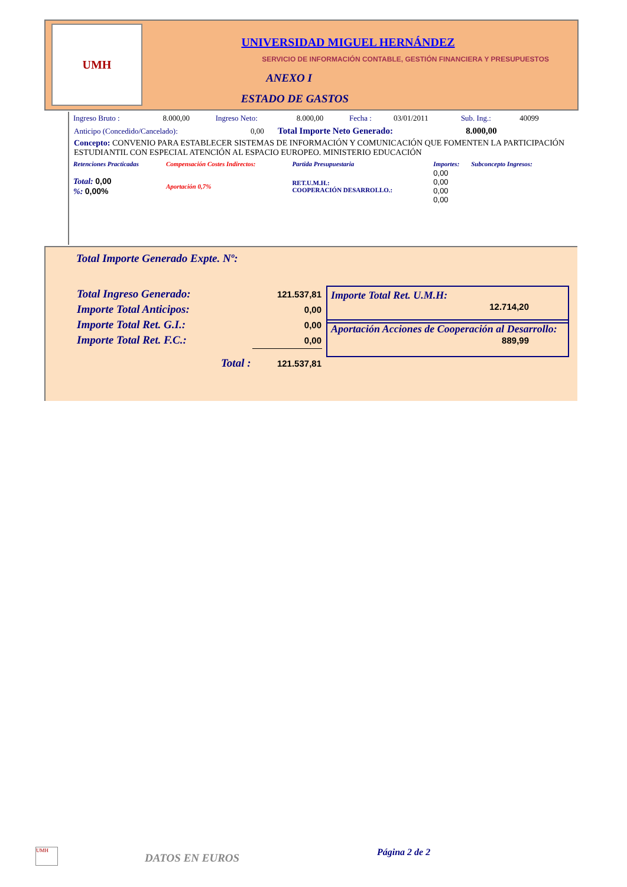UMH
UNIVERSIDAD MIGUEL HERNÁNDEZ
SERVICIO DE INFORMACIÓN CONTABLE, GESTIÓN FINANCIERA Y PRESUPUESTOS
ANEXO I
ESTADO DE GASTOS
| Ingreso Bruto : | 8.000,00 | Ingreso Neto: | 8.000,00 | Fecha : | 03/01/2011 | Sub. Ing.: | 40099 |
Anticipo (Concedido/Cancelado): 0,00 Total Importe Neto Generado: 8.000,00
Concepto: CONVENIO PARA ESTABLECER SISTEMAS DE INFORMACIÓN Y COMUNICACIÓN QUE FOMENTEN LA PARTICIPACIÓN ESTUDIANTIL CON ESPECIAL ATENCIÓN AL ESPACIO EUROPEO. MINISTERIO EDUCACIÓN
| Retenciones Practicadas | Compensación Costes Indirectos: | Partida Presupuestaria | Importes: | Subconcepto Ingresos: |
| Total: 0,00 %: 0,00% | Aportación 0,7% | RET.U.M.H.: COOPERACIÓN DESARROLLO.: | 0,00 0,00 0,00 0,00 | |
Total Importe Generado Expte. Nº:
| Total Ingreso Generado: | 121.537,81 |
| Importe Total Anticipos: | 0,00 |
| Importe Total Ret. G.I.: | 0,00 |
| Importe Total Ret. F.C.: | 0,00 |
| Total : | 121.537,81 |
Importe Total Ret. U.M.H:
12.714,20
Aportación Acciones de Cooperación al Desarrollo:
889,99
UMH
DATOS EN EUROS Página 2 de 2